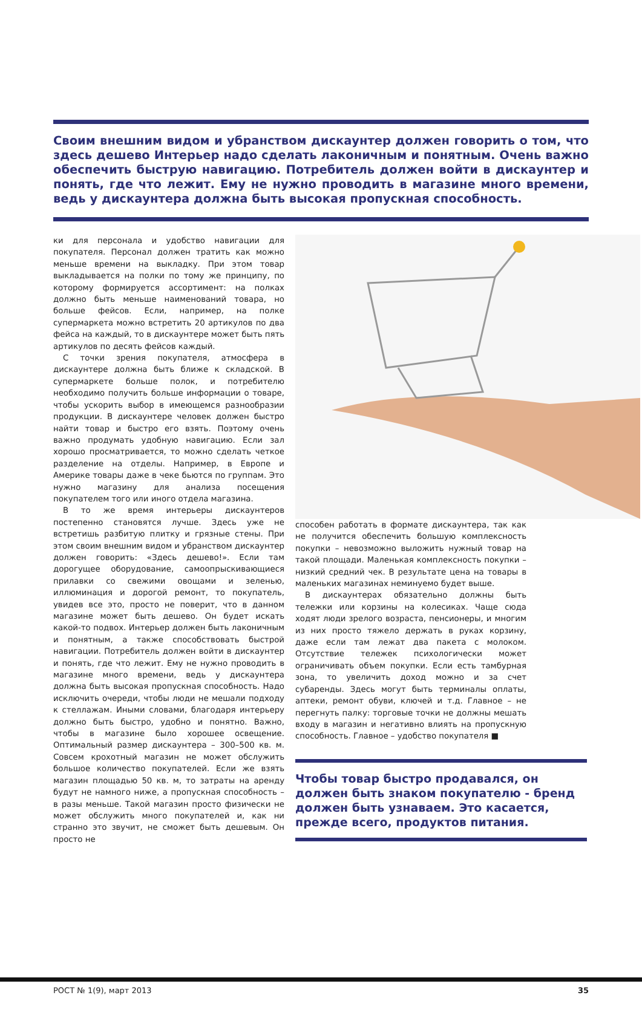Своим внешним видом и убранством дискаунтер должен говорить о том, что здесь дешево Интерьер надо сделать лаконичным и понятным. Очень важно обеспечить быструю навигацию. Потребитель должен войти в дискаунтер и понять, где что лежит. Ему не нужно проводить в магазине много времени, ведь у дискаунтера должна быть высокая пропускная способность.
ки для персонала и удобство навигации для покупателя. Персонал должен тратить как можно меньше времени на выкладку. При этом товар выкладывается на полки по тому же принципу, по которому формируется ассортимент: на полках должно быть меньше наименований товара, но больше фейсов. Если, например, на полке супермаркета можно встретить 20 артикулов по два фейса на каждый, то в дискаунтере может быть пять артикулов по десять фейсов каждый.
С точки зрения покупателя, атмосфера в дискаунтере должна быть ближе к складской. В супермаркете больше полок, и потребителю необходимо получить больше информации о товаре, чтобы ускорить выбор в имеющемся разнообразии продукции. В дискаунтере человек должен быстро найти товар и быстро его взять. Поэтому очень важно продумать удобную навигацию. Если зал хорошо просматривается, то можно сделать четкое разделение на отделы. Например, в Европе и Америке товары даже в чеке бьются по группам. Это нужно магазину для анализа посещения покупателем того или иного отдела магазина.
В то же время интерьеры дискаунтеров постепенно становятся лучше. Здесь уже не встретишь разбитую плитку и грязные стены. При этом своим внешним видом и убранством дискаунтер должен говорить: «Здесь дешево!». Если там дорогущее оборудование, самоопрыскивающиеся прилавки со свежими овощами и зеленью, иллюминация и дорогой ремонт, то покупатель, увидев все это, просто не поверит, что в данном магазине может быть дешево. Он будет искать какой-то подвох. Интерьер должен быть лаконичным и понятным, а также способствовать быстрой навигации. Потребитель должен войти в дискаунтер и понять, где что лежит. Ему не нужно проводить в магазине много времени, ведь у дискаунтера должна быть высокая пропускная способность. Надо исключить очереди, чтобы люди не мешали подходу к стеллажам. Иными словами, благодаря интерьеру должно быть быстро, удобно и понятно. Важно, чтобы в магазине было хорошее освещение. Оптимальный размер дискаунтера – 300–500 кв. м. Совсем крохотный магазин не может обслужить большое количество покупателей. Если же взять магазин площадью 50 кв. м, то затраты на аренду будут не намного ниже, а пропускная способность – в разы меньше. Такой магазин просто физически не может обслужить много покупателей и, как ни странно это звучит, не сможет быть дешевым. Он просто не
способен работать в формате дискаунтера, так как не получится обеспечить большую комплексность покупки – невозможно выложить нужный товар на такой площади. Маленькая комплексность покупки – низкий средний чек. В результате цена на товары в маленьких магазинах неминуемо будет выше.
В дискаунтерах обязательно должны быть тележки или корзины на колесиках. Чаще сюда ходят люди зрелого возраста, пенсионеры, и многим из них просто тяжело держать в руках корзину, даже если там лежат два пакета с молоком. Отсутствие тележек психологически может ограничивать объем покупки. Если есть тамбурная зона, то увеличить доход можно и за счет субаренды. Здесь могут быть терминалы оплаты, аптеки, ремонт обуви, ключей и т.д. Главное – не перегнуть палку: торговые точки не должны мешать входу в магазин и негативно влиять на пропускную способность. Главное – удобство покупателя ■
Чтобы товар быстро продавался, он должен быть знаком покупателю - бренд должен быть узнаваем. Это касается, прежде всего, продуктов питания.
РОСТ № 1(9), март 2013 35